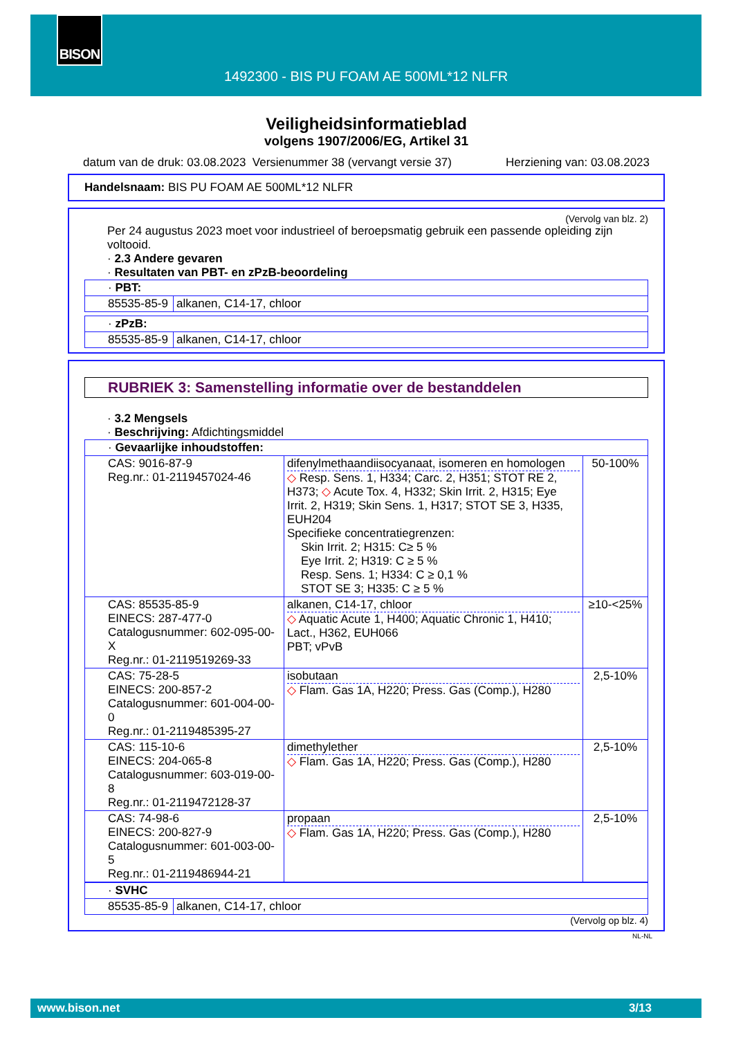BISON
1492300 - BIS PU FOAM AE 500ML*12 NLFR
Veiligheidsinformatieblad
volgens 1907/2006/EG, Artikel 31
datum van de druk: 03.08.2023 Versienummer 38 (vervangt versie 37) Herziening van: 03.08.2023
Handelsnaam: BIS PU FOAM AE 500ML*12 NLFR
(Vervolg van blz. 2)
Per 24 augustus 2023 moet voor industrieel of beroepsmatig gebruik een passende opleiding zijn voltooid.
· 2.3 Andere gevaren
· Resultaten van PBT- en zPzB-beoordeling
| · PBT: | |
| 85535-85-9 | alkanen, C14-17, chloor |
| · zPzB: | |
| 85535-85-9 | alkanen, C14-17, chloor |
RUBRIEK 3: Samenstelling informatie over de bestanddelen
· 3.2 Mengsels
· Beschrijving: Afdichtingsmiddel
| · Gevaarlijke inhoudstoffen: | | |
| CAS: 9016-87-9 Reg.nr.: 01-2119457024-46 | difenylmethaandiisocyanaat, isomeren en homologen ◇ Resp. Sens. 1, H334; Carc. 2, H351; STOT RE 2, H373; ◇ Acute Tox. 4, H332; Skin Irrit. 2, H315; Eye Irrit. 2, H319; Skin Sens. 1, H317; STOT SE 3, H335, EUH204 Specifieke concentratiegrenzen: Skin Irrit. 2; H315: C≥ 5 % Eye Irrit. 2; H319: C ≥ 5 % Resp. Sens. 1; H334: C ≥ 0,1 % STOT SE 3; H335: C ≥ 5 % | 50-100% |
| CAS: 85535-85-9 EINECS: 287-477-0 Catalogusnummer: 602-095-00-X Reg.nr.: 01-2119519269-33 | alkanen, C14-17, chloor ◇ Aquatic Acute 1, H400; Aquatic Chronic 1, H410; Lact., H362, EUH066 PBT; vPvB | ≥10-<25% |
| CAS: 75-28-5 EINECS: 200-857-2 Catalogusnummer: 601-004-00-0 Reg.nr.: 01-2119485395-27 | isobutaan ◇ Flam. Gas 1A, H220; Press. Gas (Comp.), H280 | 2,5-10% |
| CAS: 115-10-6 EINECS: 204-065-8 Catalogusnummer: 603-019-00-8 Reg.nr.: 01-2119472128-37 | dimethylether ◇ Flam. Gas 1A, H220; Press. Gas (Comp.), H280 | 2,5-10% |
| CAS: 74-98-6 EINECS: 200-827-9 Catalogusnummer: 601-003-00-5 Reg.nr.: 01-2119486944-21 | propaan ◇ Flam. Gas 1A, H220; Press. Gas (Comp.), H280 | 2,5-10% |
| · SVHC | |
| 85535-85-9 | alkanen, C14-17, chloor |
(Vervolg op blz. 4)
NL-NL
www.bison.net 3/13